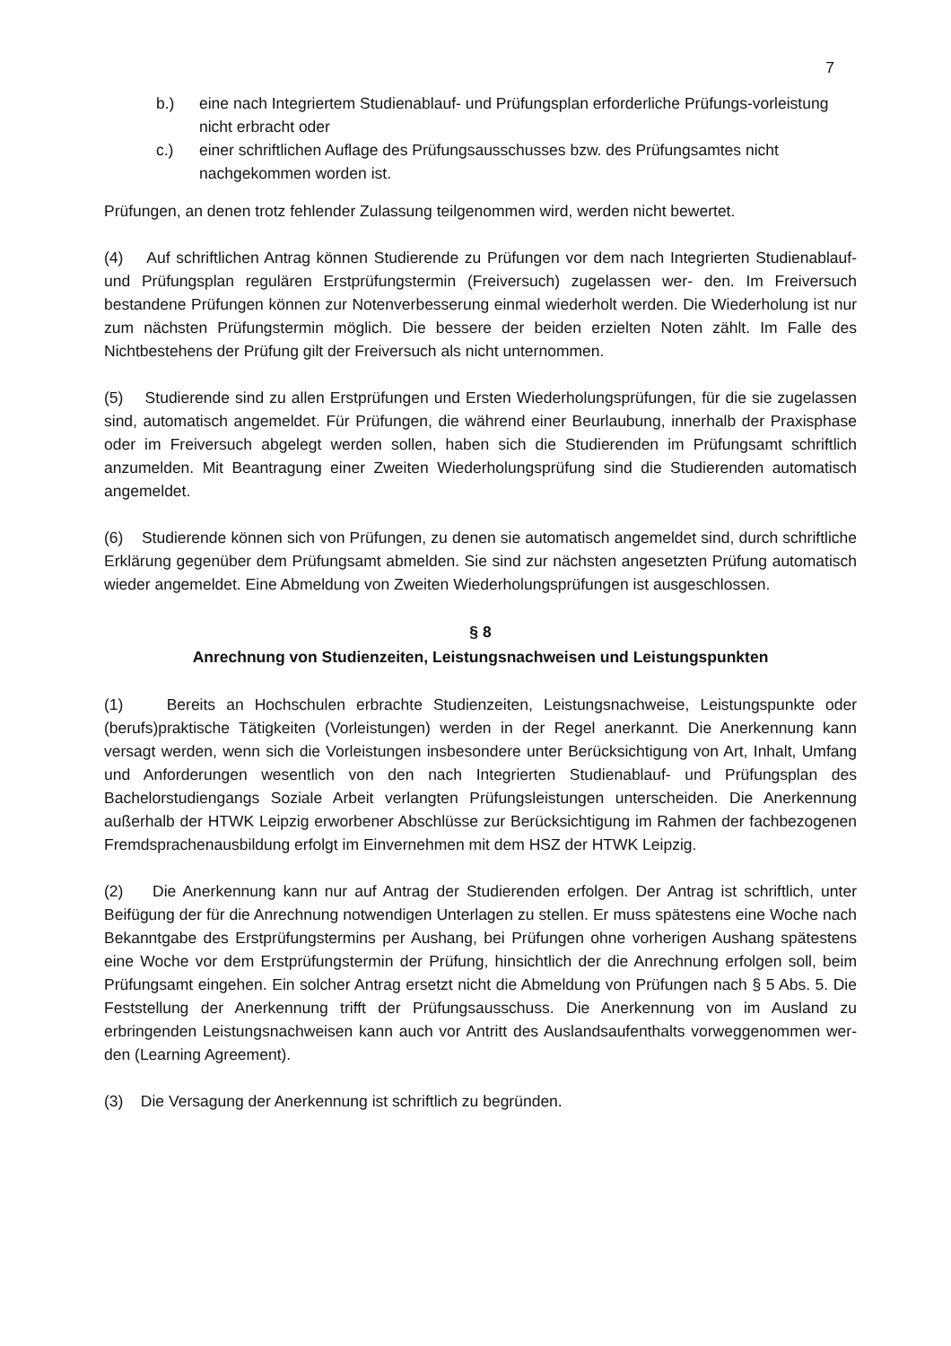7
b.) eine nach Integriertem Studienablauf- und Prüfungsplan erforderliche Prü­fungs-vorleistung nicht erbracht oder
c.) einer schriftlichen Auflage des Prüfungsausschusses bzw. des Prüfungsamtes nicht nachgekommen worden ist.
Prüfungen, an denen trotz fehlender Zulassung teilgenommen wird, werden nicht bewertet.
(4) Auf schriftlichen Antrag können Studierende zu Prüfungen vor dem nach Integrierten Studienablauf- und Prüfungsplan regulären Erstprüfungstermin (Freiversuch) zugelassen wer- den. Im Freiversuch bestandene Prüfungen können zur Notenverbesserung einmal wie­derholt werden. Die Wiederholung ist nur zum nächsten Prüfungstermin möglich. Die bes­sere der beiden erzielten Noten zählt. Im Falle des Nichtbestehens der Prüfung gilt der Freiversuch als nicht unternommen.
(5) Studierende sind zu allen Erstprüfungen und Ersten Wiederholungsprüfungen, für die sie zugelassen sind, automatisch angemeldet. Für Prüfungen, die während einer Beurlau­bung, innerhalb der Praxisphase oder im Freiversuch abgelegt werden sollen, haben sich die Studierenden im Prüfungsamt schriftlich anzumelden. Mit Beantragung einer Zweiten Wie­derholungsprüfung sind die Studierenden automatisch angemeldet.
(6) Studierende können sich von Prüfungen, zu denen sie automatisch angemeldet sind, durch schriftliche Erklärung gegenüber dem Prüfungsamt abmelden. Sie sind zur nächsten angesetzten Prüfung automatisch wieder angemeldet. Eine Abmeldung von Zweiten Wieder­holungsprüfungen ist ausgeschlossen.
§ 8
Anrechnung von Studienzeiten, Leistungsnachweisen und Leistungspunkten
(1) Bereits an Hochschulen erbrachte Studienzeiten, Leistungsnachweise, Leistungspunkte oder (berufs)praktische Tätigkeiten (Vorleistungen) werden in der Regel anerkannt. Die Aner­kennung kann versagt werden, wenn sich die Vorleistungen insbesondere unter Berücksich­tigung von Art, Inhalt, Umfang und Anforderungen wesentlich von den nach Integrierten Stu­dienablauf- und Prüfungsplan des Bachelorstudiengangs Soziale Arbeit verlangten Prüfungs­leistungen unterscheiden. Die Anerkennung außerhalb der HTWK Leipzig erworbener Ab­schlüsse zur Berücksichtigung im Rahmen der fachbezogenen Fremdsprachenausbildung erfolgt im Einvernehmen mit dem HSZ der HTWK Leipzig.
(2) Die Anerkennung kann nur auf Antrag der Studierenden erfolgen. Der Antrag ist schrift­lich, unter Beifügung der für die Anrechnung notwendigen Unterlagen zu stellen. Er muss spätestens eine Woche nach Bekanntgabe des Erstprüfungstermins per Aushang, bei Prüfun­gen ohne vorherigen Aushang spätestens eine Woche vor dem Erstprüfungstermin der Prü­fung, hinsichtlich der die Anrechnung erfolgen soll, beim Prüfungsamt eingehen. Ein solcher Antrag ersetzt nicht die Abmeldung von Prüfungen nach § 5 Abs. 5. Die Feststellung der Aner­kennung trifft der Prüfungsausschuss. Die Anerkennung von im Ausland zu erbringenden Leistungsnachweisen kann auch vor Antritt des Auslandsaufenthalts vorweggenommen wer­den (Learning Agreement).
(3) Die Versagung der Anerkennung ist schriftlich zu begründen.